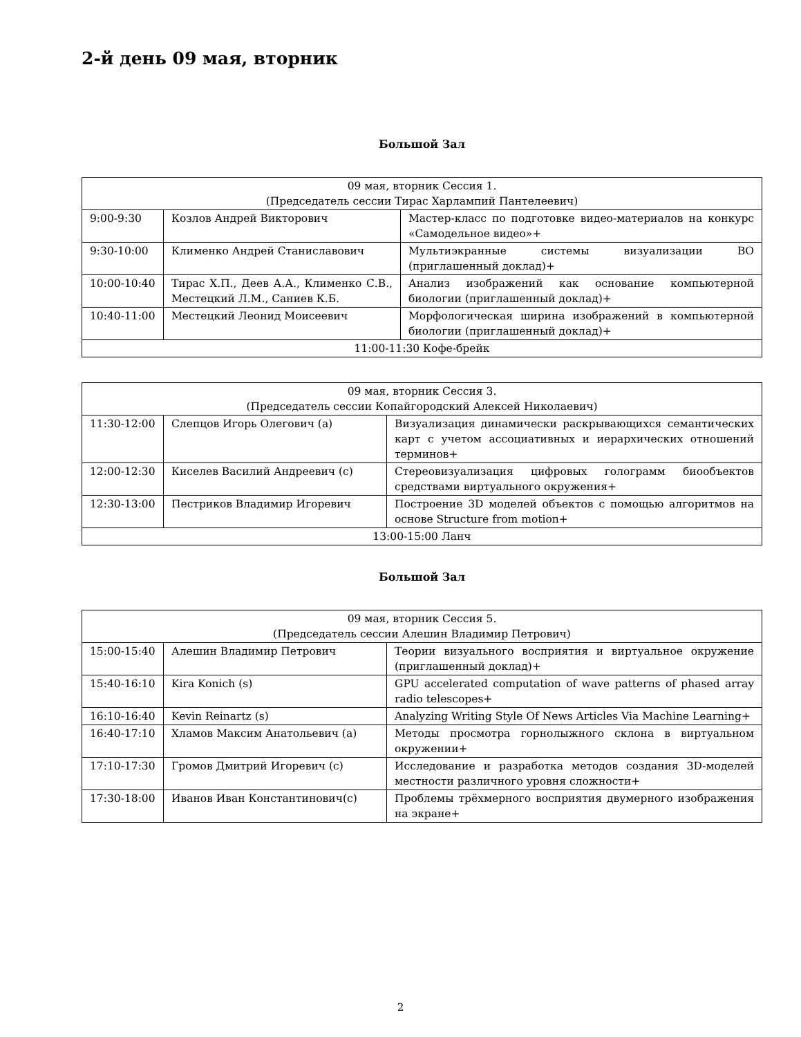2-й день 09 мая, вторник
Большой Зал
| 09 мая, вторник Сессия 1. (Председатель сессии Тирас Харлампий Пантелеевич) | | |
| --- | --- | --- |
| 9:00-9:30 | Козлов Андрей Викторович | Мастер-класс по подготовке видео-материалов на конкурс «Самодельное видео»+ |
| 9:30-10:00 | Клименко Андрей Станиславович | Мультиэкранные системы визуализации ВО (приглашенный доклад)+ |
| 10:00-10:40 | Тирас Х.П., Деев А.А., Клименко С.В., Местецкий Л.М., Саниев К.Б. | Анализ изображений как основание компьютерной биологии (приглашенный доклад)+ |
| 10:40-11:00 | Местецкий Леонид Моисеевич | Морфологическая ширина изображений в компьютерной биологии (приглашенный доклад)+ |
| 11:00-11:30 Кофе-брейк | | |
| 09 мая, вторник Сессия 3. (Председатель сессии Копайгородский Алексей Николаевич) | | |
| --- | --- | --- |
| 11:30-12:00 | Слепцов Игорь Олегович (a) | Визуализация динамически раскрывающихся семантических карт с учетом ассоциативных и иерархических отношений терминов+ |
| 12:00-12:30 | Киселев Василий Андреевич (c) | Стереовизуализация цифровых голограмм биообъектов средствами виртуального окружения+ |
| 12:30-13:00 | Пестриков Владимир Игоревич | Построение 3D моделей объектов с помощью алгоритмов на основе Structure from motion+ |
| 13:00-15:00 Ланч | | |
Большой Зал
| 09 мая, вторник Сессия 5. (Председатель сессии Алешин Владимир Петрович) | | |
| --- | --- | --- |
| 15:00-15:40 | Алешин Владимир Петрович | Теории визуального восприятия и виртуальное окружение (приглашенный доклад)+ |
| 15:40-16:10 | Kira Konich (s) | GPU accelerated computation of wave patterns of phased array radio telescopes+ |
| 16:10-16:40 | Kevin Reinartz (s) | Analyzing Writing Style Of News Articles Via Machine Learning+ |
| 16:40-17:10 | Хламов Максим Анатольевич (a) | Методы просмотра горнолыжного склона в виртуальном окружении+ |
| 17:10-17:30 | Громов Дмитрий Игоревич (c) | Исследование и разработка методов создания 3D-моделей местности различного уровня сложности+ |
| 17:30-18:00 | Иванов Иван Константинович(c) | Проблемы трёхмерного восприятия двумерного изображения на экране+ |
2